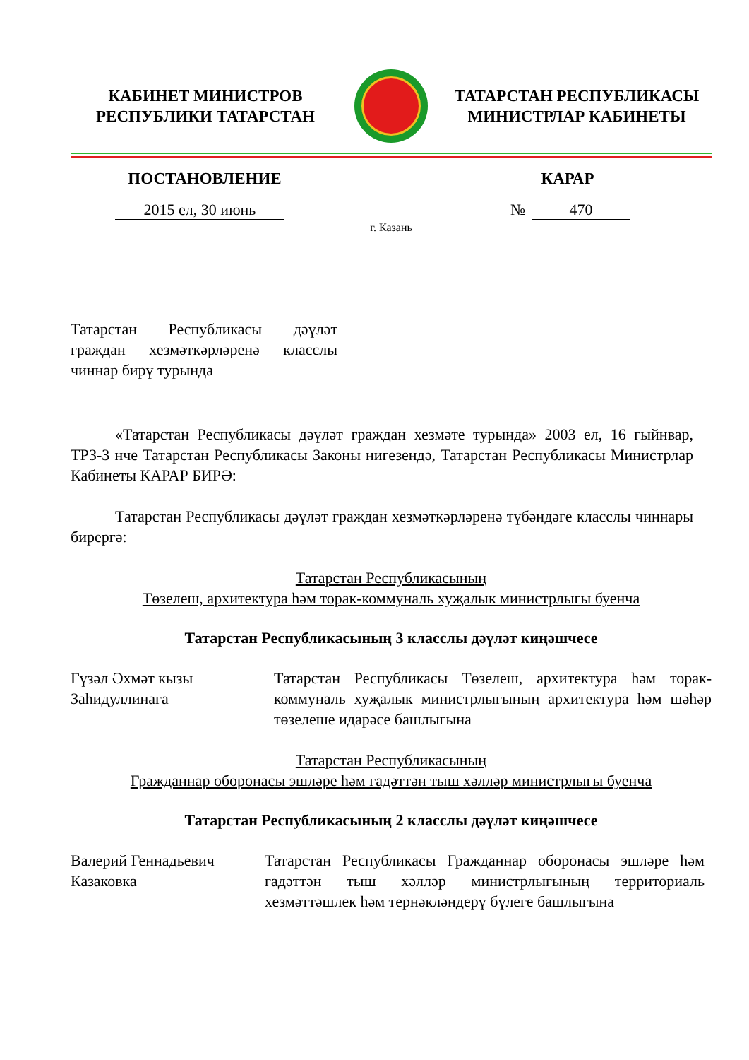КАБИНЕТ МИНИСТРОВ
РЕСПУБЛИКИ ТАТАРСТАН
ТАТАРСТАН РЕСПУБЛИКАСЫ
МИНИСТРЛАР КАБИНЕТЫ
ПОСТАНОВЛЕНИЕ КАРАР
2015 ел, 30 июнь № 470
г. Казань
Татарстан Республикасы дәүләт граждан хезмәткәрләренә класслы чиннар бирү турында
«Татарстан Республикасы дәүләт граждан хезмәте турында» 2003 ел, 16 гыйнвар, ТРЗ-3 нче Татарстан Республикасы Законы нигезендә, Татарстан Республикасы Министрлар Кабинеты КАРАР БИРӘ:
Татарстан Республикасы дәүләт граждан хезмәткәрләренә түбәндәге класслы чиннары бирергә:
Татарстан Республикасының
Төзелеш, архитектура һәм торак-коммуналь хуҗалык министрлыгы буенча
Татарстан Республикасының 3 класслы дәүләт киңәшчесе
Гүзәл Әхмәт кызы
Заһидуллинага
Татарстан Республикасы Төзелеш, архитектура һәм торак-коммуналь хуҗалык министрлыгының архитектура һәм шәһәр төзелеше идарәсе башлыгына
Татарстан Республикасының
Гражданнар оборонасы эшләре һәм гадәттән тыш хәлләр министрлыгы буенча
Татарстан Республикасының 2 класслы дәүләт киңәшчесе
Валерий Геннадьевич
Казаковка
Татарстан Республикасы Гражданнар оборонасы эшләре һәм гадәттән тыш хәлләр министрлыгының территориаль хезмәттәшлек һәм тернәкләндерү бүлеге башлыгына